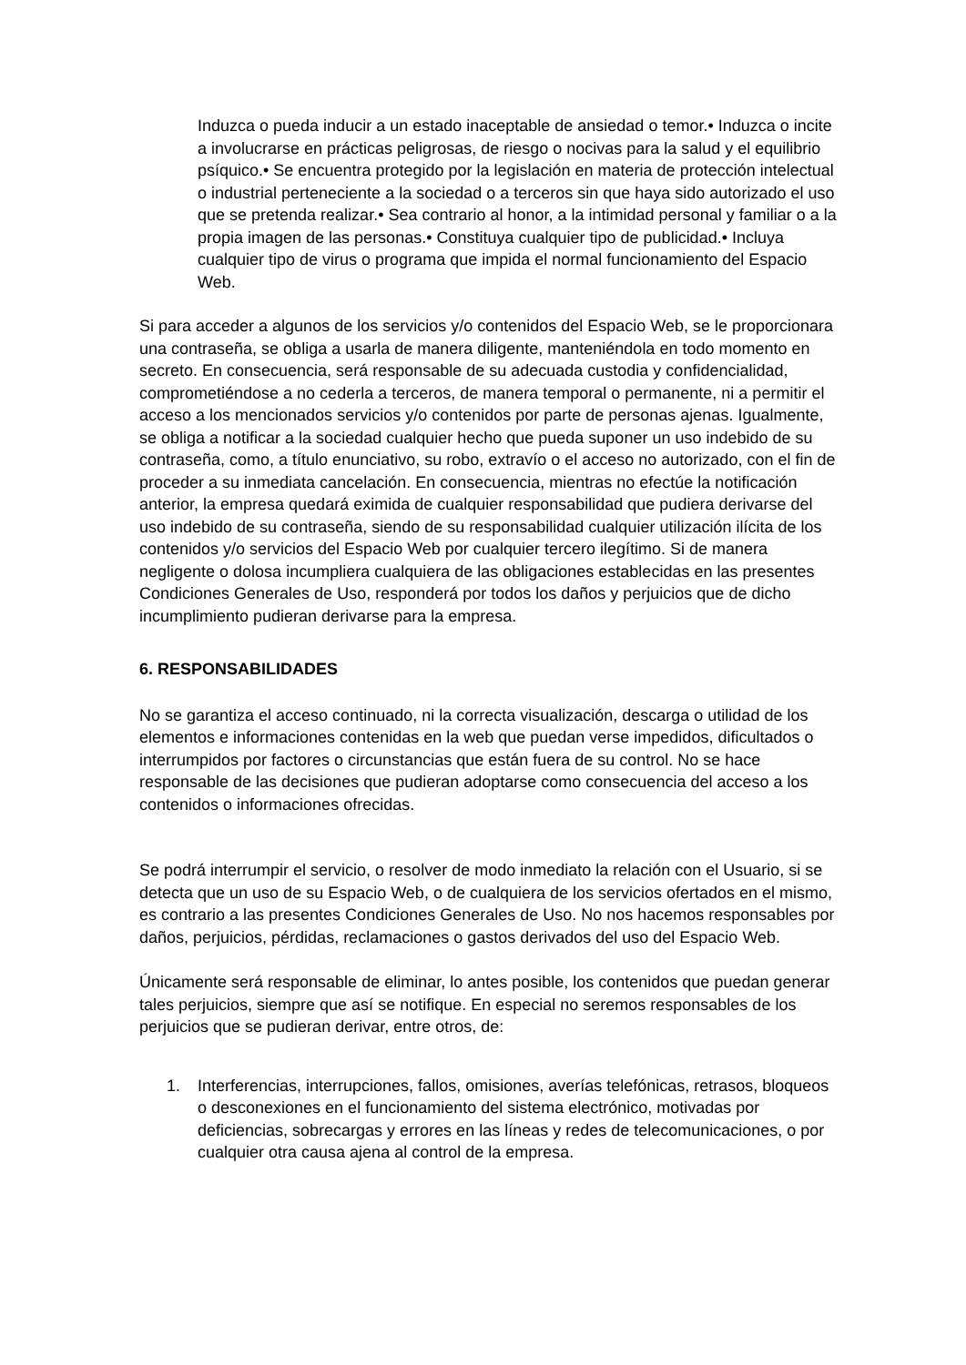Induzca o pueda inducir a un estado inaceptable de ansiedad o temor.• Induzca o incite a involucrarse en prácticas peligrosas, de riesgo o nocivas para la salud y el equilibrio psíquico.• Se encuentra protegido por la legislación en materia de protección intelectual o industrial perteneciente a la sociedad o a terceros sin que haya sido autorizado el uso que se pretenda realizar.• Sea contrario al honor, a la intimidad personal y familiar o a la propia imagen de las personas.• Constituya cualquier tipo de publicidad.• Incluya cualquier tipo de virus o programa que impida el normal funcionamiento del Espacio Web.
Si para acceder a algunos de los servicios y/o contenidos del Espacio Web, se le proporcionara una contraseña, se obliga a usarla de manera diligente, manteniéndola en todo momento en secreto. En consecuencia, será responsable de su adecuada custodia y confidencialidad, comprometiéndose a no cederla a terceros, de manera temporal o permanente, ni a permitir el acceso a los mencionados servicios y/o contenidos por parte de personas ajenas. Igualmente, se obliga a notificar a la sociedad cualquier hecho que pueda suponer un uso indebido de su contraseña, como, a título enunciativo, su robo, extravío o el acceso no autorizado, con el fin de proceder a su inmediata cancelación. En consecuencia, mientras no efectúe la notificación anterior, la empresa quedará eximida de cualquier responsabilidad que pudiera derivarse del uso indebido de su contraseña, siendo de su responsabilidad cualquier utilización ilícita de los contenidos y/o servicios del Espacio Web por cualquier tercero ilegítimo. Si de manera negligente o dolosa incumpliera cualquiera de las obligaciones establecidas en las presentes Condiciones Generales de Uso, responderá por todos los daños y perjuicios que de dicho incumplimiento pudieran derivarse para la empresa.
6. RESPONSABILIDADES
No se garantiza el acceso continuado, ni la correcta visualización, descarga o utilidad de los elementos e informaciones contenidas en la web que puedan verse impedidos, dificultados o interrumpidos por factores o circunstancias que están fuera de su control. No se hace responsable de las decisiones que pudieran adoptarse como consecuencia del acceso a los contenidos o informaciones ofrecidas.
Se podrá interrumpir el servicio, o resolver de modo inmediato la relación con el Usuario, si se detecta que un uso de su Espacio Web, o de cualquiera de los servicios ofertados en el mismo, es contrario a las presentes Condiciones Generales de Uso. No nos hacemos responsables por daños, perjuicios, pérdidas, reclamaciones o gastos derivados del uso del Espacio Web.
Únicamente será responsable de eliminar, lo antes posible, los contenidos que puedan generar tales perjuicios, siempre que así se notifique. En especial no seremos responsables de los perjuicios que se pudieran derivar, entre otros, de:
1. Interferencias, interrupciones, fallos, omisiones, averías telefónicas, retrasos, bloqueos o desconexiones en el funcionamiento del sistema electrónico, motivadas por deficiencias, sobrecargas y errores en las líneas y redes de telecomunicaciones, o por cualquier otra causa ajena al control de la empresa.